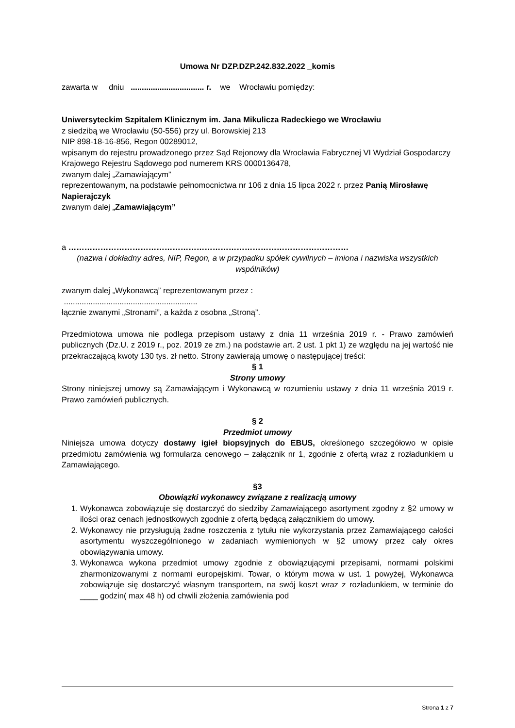Umowa Nr DZP.DZP.242.832.2022 _komis
zawarta w dniu ................................. r. we Wrocławiu pomiędzy:
Uniwersyteckim Szpitalem Klinicznym im. Jana Mikulicza Radeckiego we Wrocławiu
z siedzibą we Wrocławiu (50-556) przy ul. Borowskiej 213
NIP 898-18-16-856, Regon 00289012,
wpisanym do rejestru prowadzonego przez Sąd Rejonowy dla Wrocławia Fabrycznej VI Wydział Gospodarczy Krajowego Rejestru Sądowego pod numerem KRS 0000136478,
zwanym dalej „Zamawiającym”
reprezentowanym, na podstawie pełnomocnictwa nr 106 z dnia 15 lipca 2022 r. przez Panią Mirosławę Napierajczyk
zwanym dalej „Zamawiającym”
a ……………………………………………………………………………………………
(nazwa i dokładny adres, NIP, Regon, a w przypadku spółek cywilnych – imiona i nazwiska wszystkich wspólników)
zwanym dalej „Wykonawcą” reprezentowanym przez :
............................................................
łącznie zwanymi „Stronami”, a każda z osobna „Stroną”.
Przedmiotowa umowa nie podlega przepisom ustawy z dnia 11 września 2019 r. - Prawo zamówień publicznych (Dz.U. z 2019 r., poz. 2019 ze zm.) na podstawie art. 2 ust. 1 pkt 1) ze względu na jej wartość nie przekraczającą kwoty 130 tys. zł netto. Strony zawierają umowę o następującej treści:
§ 1
Strony umowy
Strony niniejszej umowy są Zamawiającym i Wykonawcą w rozumieniu ustawy z dnia 11 września 2019 r. Prawo zamówień publicznych.
§ 2
Przedmiot umowy
Niniejsza umowa dotyczy dostawy igieł biopsyjnych do EBUS, określonego szczegółowo w opisie przedmiotu zamówienia wg formularza cenowego – załącznik nr 1, zgodnie z ofertą wraz z rozładunkiem u Zamawiającego.
§3
Obowiązki wykonawcy związane z realizacją umowy
1. Wykonawca zobowiązuje się dostarczyć do siedziby Zamawiającego asortyment zgodny z §2 umowy w ilości oraz cenach jednostkowych zgodnie z ofertą będącą załącznikiem do umowy.
2. Wykonawcy nie przysługują żadne roszczenia z tytułu nie wykorzystania przez Zamawiającego całości asortymentu wyszczególnionego w zadaniach wymienionych w §2 umowy przez cały okres obowiązywania umowy.
3. Wykonawca wykona przedmiot umowy zgodnie z obowiązującymi przepisami, normami polskimi zharmonizowanymi z normami europejskimi. Towar, o którym mowa w ust. 1 powyżej, Wykonawca zobowiązuje się dostarczyć własnym transportem, na swój koszt wraz z rozładunkiem, w terminie do ____ godzin( max 48 h) od chwili złożenia zamówienia pod
Strona 1 z 7